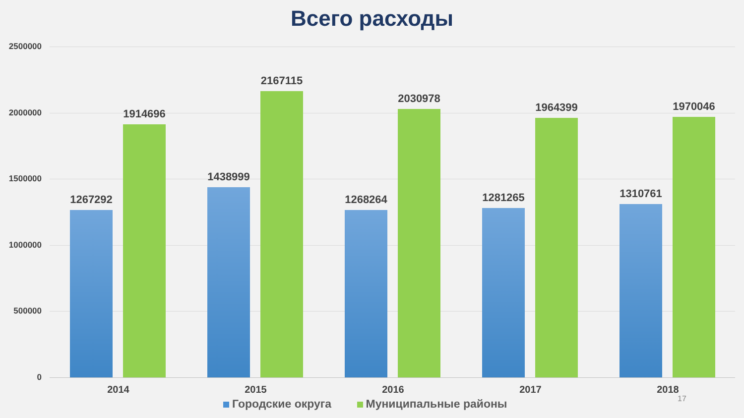Всего расходы
2500000
2000000
1500000
1000000
500000
0
1267292
1914696
2014
1438999
2167115
2015
1268264
2030978
2016
1281265
1964399
2017
1310761
1970046
2018
Городские округа Муниципальные районы
17